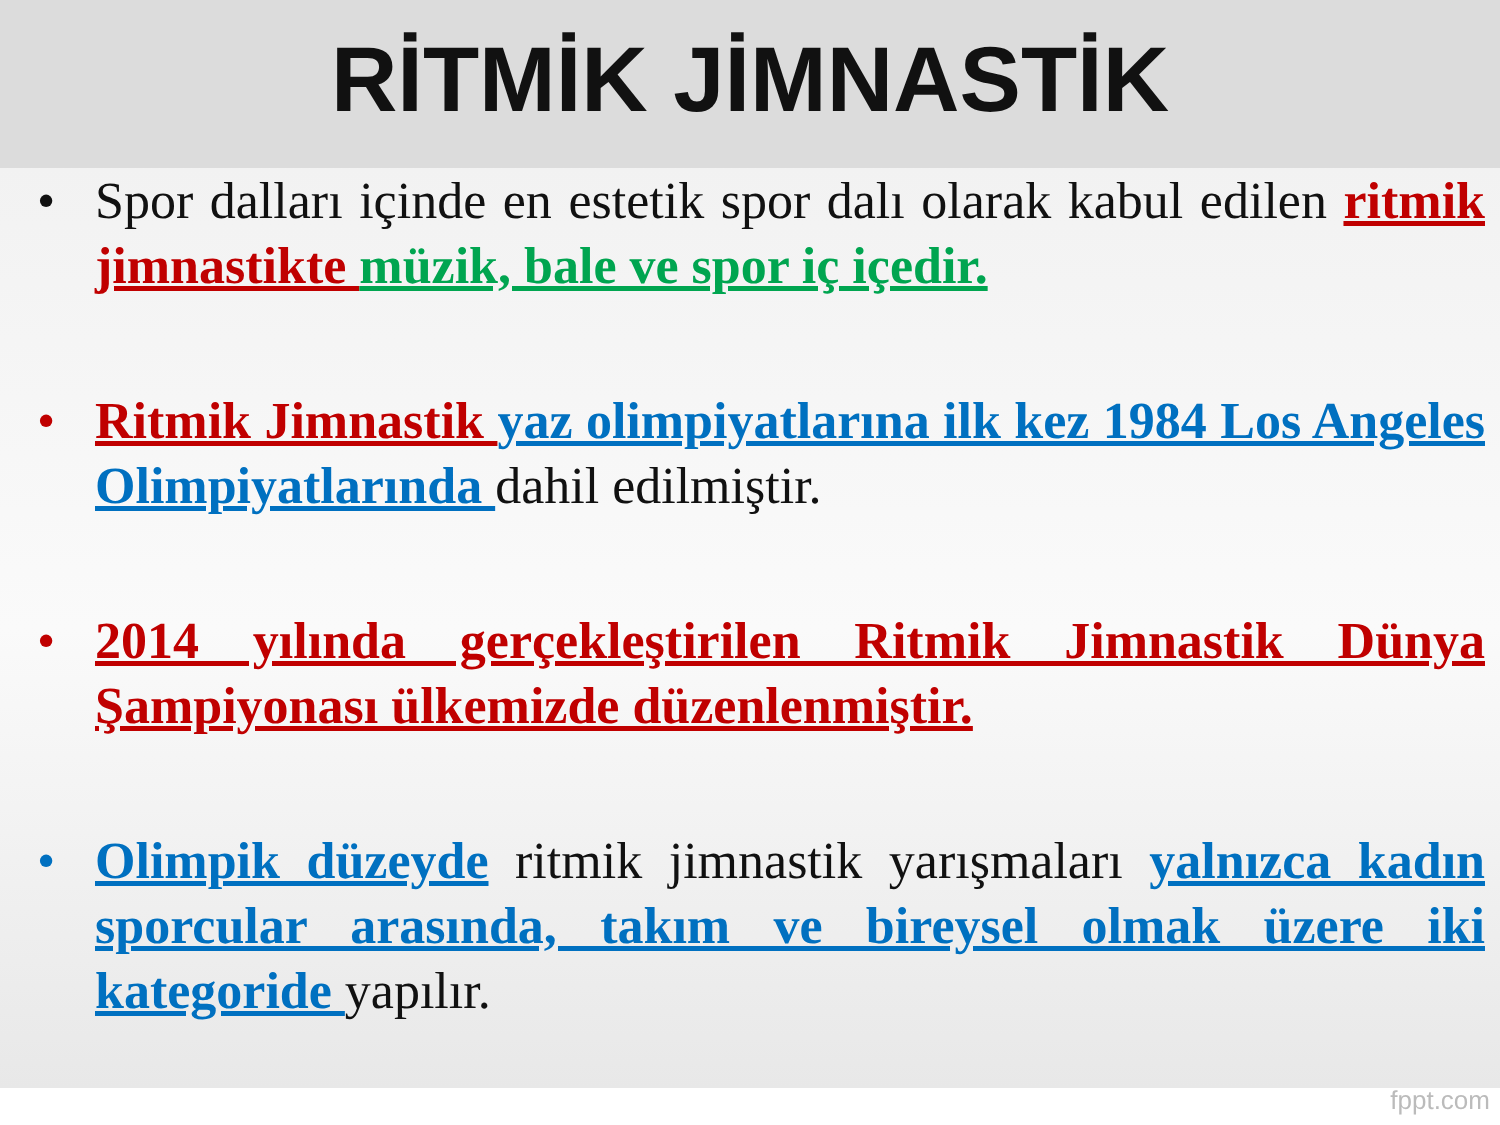RİTMİK JİMNASTİK
• Spor dalları içinde en estetik spor dalı olarak kabul edilen ritmik jimnastikte müzik, bale ve spor iç içedir.
• Ritmik Jimnastik yaz olimpiyatlarına ilk kez 1984 Los Angeles Olimpiyatlarında dahil edilmiştir.
• 2014 yılında gerçekleştirilen Ritmik Jimnastik Dünya Şampiyonası ülkemizde düzenlenmiştir.
• Olimpik düzeyde ritmik jimnastik yarışmaları yalnızca kadın sporcular arasında, takım ve bireysel olmak üzere iki kategoride yapılır.
fppt.com